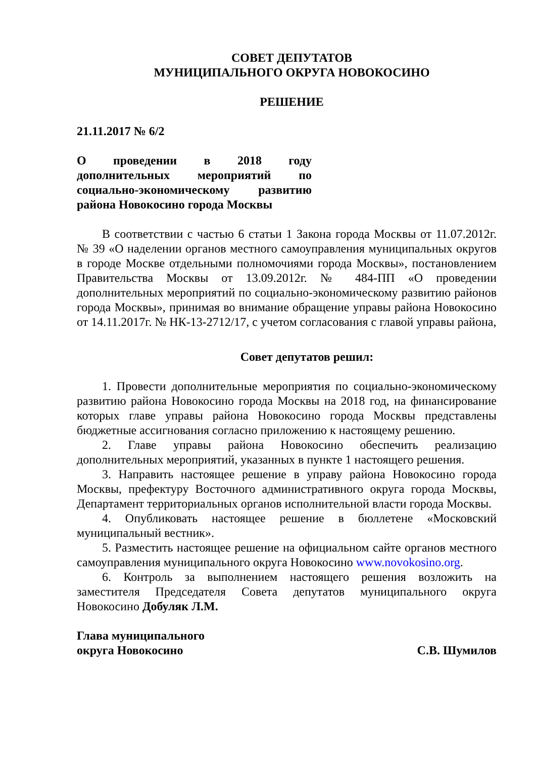СОВЕТ ДЕПУТАТОВ
МУНИЦИПАЛЬНОГО ОКРУГА НОВОКОСИНО
РЕШЕНИЕ
21.11.2017 № 6/2
О проведении в 2018 году дополнительных мероприятий по социально-экономическому развитию района Новокосино города Москвы
В соответствии с частью 6 статьи 1 Закона города Москвы от 11.07.2012г. № 39 «О наделении органов местного самоуправления муниципальных округов в городе Москве отдельными полномочиями города Москвы», постановлением Правительства Москвы от 13.09.2012г. № 484-ПП «О проведении дополнительных мероприятий по социально-экономическому развитию районов города Москвы», принимая во внимание обращение управы района Новокосино от 14.11.2017г. № НК-13-2712/17, с учетом согласования с главой управы района,
Совет депутатов решил:
1. Провести дополнительные мероприятия по социально-экономическому развитию района Новокосино города Москвы на 2018 год, на финансирование которых главе управы района Новокосино города Москвы представлены бюджетные ассигнования согласно приложению к настоящему решению.
2. Главе управы района Новокосино обеспечить реализацию дополнительных мероприятий, указанных в пункте 1 настоящего решения.
3. Направить настоящее решение в управу района Новокосино города Москвы, префектуру Восточного административного округа города Москвы, Департамент территориальных органов исполнительной власти города Москвы.
4. Опубликовать настоящее решение в бюллетене «Московский муниципальный вестник».
5. Разместить настоящее решение на официальном сайте органов местного самоуправления муниципального округа Новокосино www.novokosino.org.
6. Контроль за выполнением настоящего решения возложить на заместителя Председателя Совета депутатов муниципального округа Новокосино Добуляк Л.М.
Глава муниципального
округа Новокосино
С.В. Шумилов